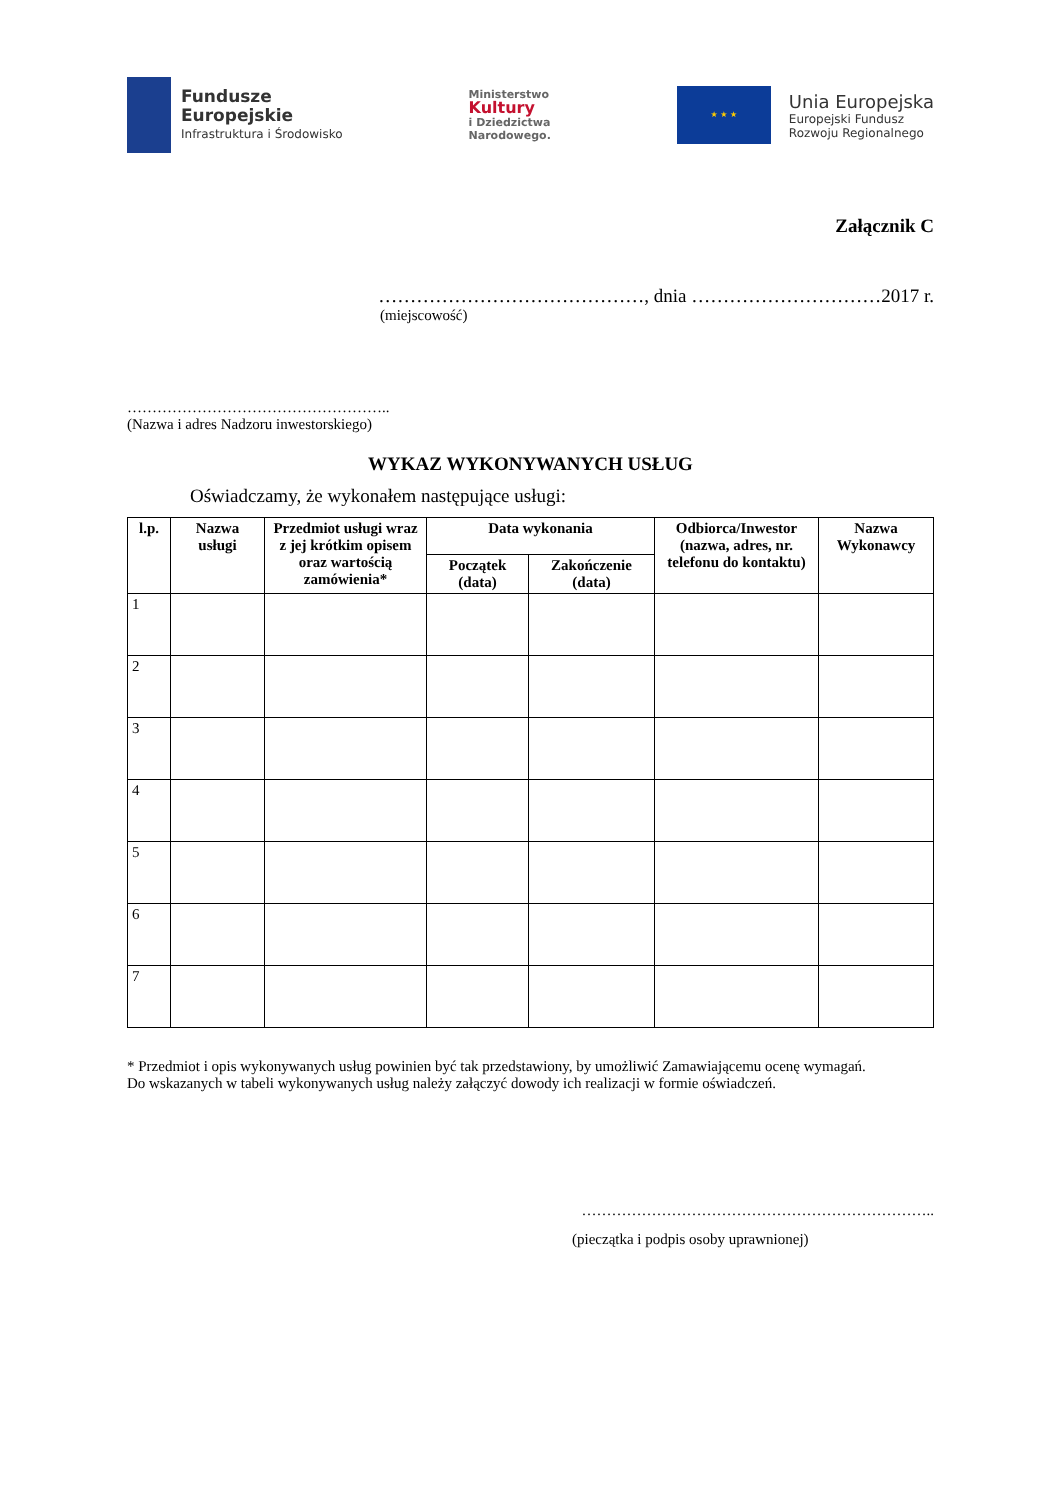Fundusze
Europejskie
Infrastruktura i Środowisko
Ministerstwo
Kultury
i Dziedzictwa
Narodowego.
★ ★ ★
Unia Europejska
Europejski Fundusz
Rozwoju Regionalnego
Załącznik C
……………………………………, dnia …………………………2017 r.
(miejscowość)
……………………………………………..
(Nazwa i adres Nadzoru inwestorskiego)
WYKAZ WYKONYWANYCH USŁUG
Oświadczamy, że wykonałem następujące usługi:
| l.p. | Nazwa usługi | Przedmiot usługi wraz z jej krótkim opisem oraz wartością zamówienia* | Data wykonania | | Odbiorca/Inwestor (nazwa, adres, nr. telefonu do kontaktu) | Nazwa Wykonawcy |
| --- | --- | --- | --- | --- | --- | --- |
| | | | Początek (data) | Zakończenie (data) | | |
| 1 | | | | | | |
| 2 | | | | | | |
| 3 | | | | | | |
| 4 | | | | | | |
| 5 | | | | | | |
| 6 | | | | | | |
| 7 | | | | | | |
* Przedmiot i opis wykonywanych usług powinien być tak przedstawiony, by umożliwić Zamawiającemu ocenę wymagań.
Do wskazanych w tabeli wykonywanych usług należy załączyć dowody ich realizacji w formie oświadczeń.
……………………………………………………………..
(pieczątka i podpis osoby uprawnionej)